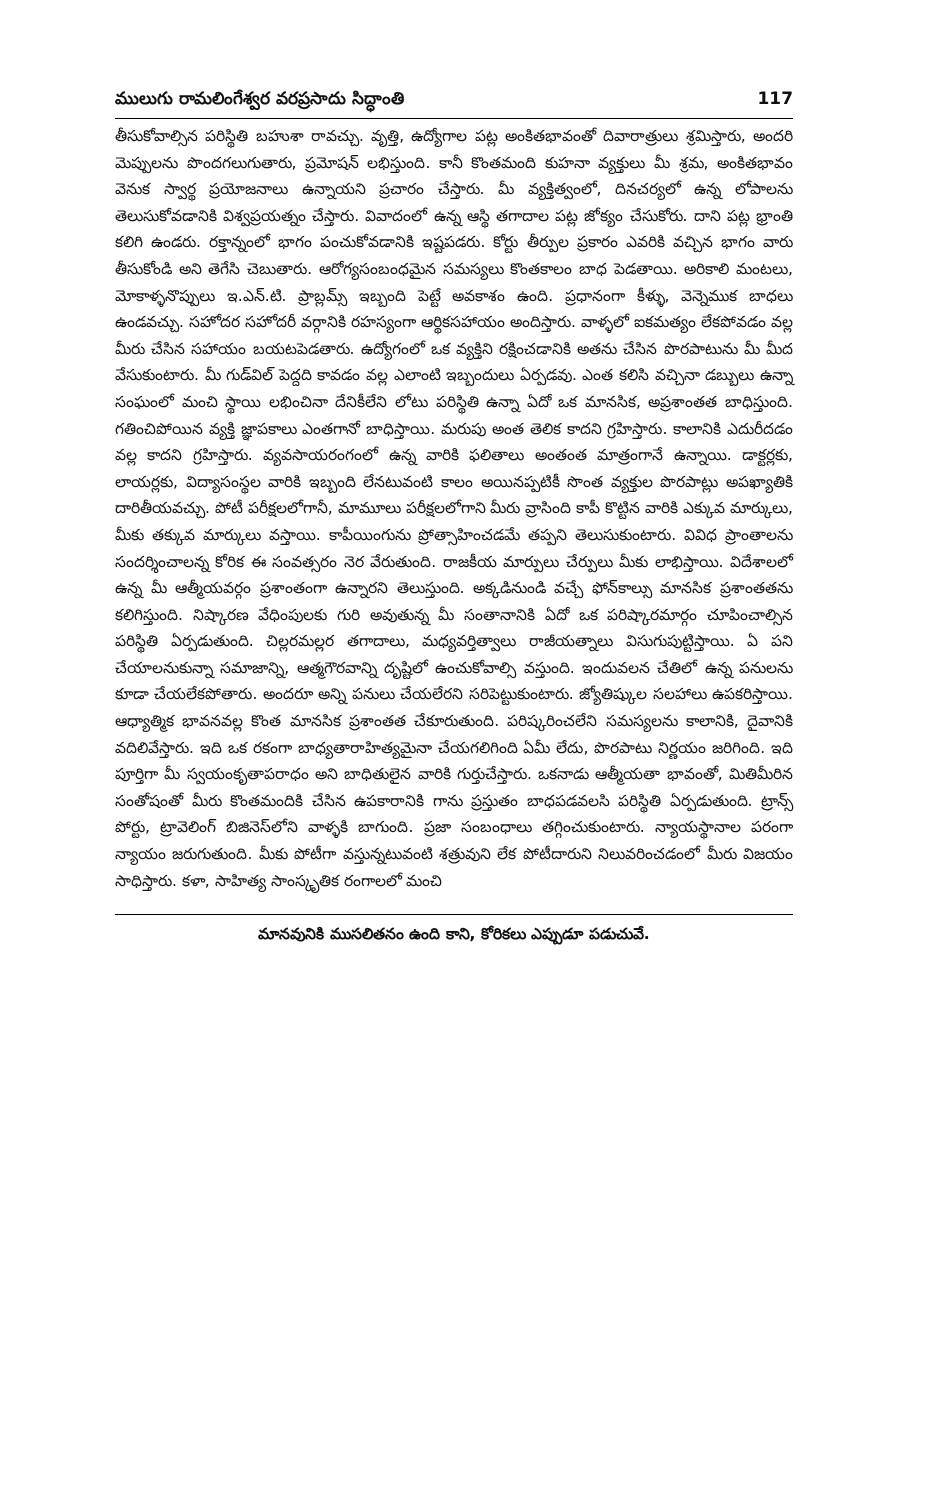ములుగు రామలింగేశ్వర వరప్రసాదు సిద్ధాంతి 117
తీసుకోవాల్సిన పరిస్థితి బహుశా రావచ్చు. వృత్తి, ఉద్యోగాల పట్ల అంకితభావంతో దివారాత్రులు శ్రమిస్తారు, అందరి మెప్పులను పొందగలుగుతారు, ప్రమోషన్ లభిస్తుంది. కానీ కొంతమంది కుహనా వ్యక్తులు మీ శ్రమ, అంకితభావం వెనుక స్వార్థ ప్రయోజనాలు ఉన్నాయని ప్రచారం చేస్తారు. మీ వ్యక్తిత్వంలో, దినచర్యలో ఉన్న లోపాలను తెలుసుకోవడానికి విశ్వప్రయత్నం చేస్తారు. వివాదంలో ఉన్న ఆస్థి తగాదాల పట్ల జోక్యం చేసుకోరు. దాని పట్ల భ్రాంతి కలిగి ఉండరు. రక్తాన్నంలో భాగం పంచుకోవడానికి ఇష్టపడరు. కోర్టు తీర్పుల ప్రకారం ఎవరికి వచ్చిన భాగం వారు తీసుకోండి అని తెగేసి చెబుతారు. ఆరోగ్యసంబంధమైన సమస్యలు కొంతకాలం బాధ పెడతాయి. అరికాలి మంటలు, మోకాళ్ళనొప్పులు ఇ.ఎన్.టి. ప్రాబ్లమ్స్ ఇబ్బంది పెట్టే అవకాశం ఉంది. ప్రధానంగా కీళ్ళు, వెన్నెముక బాధలు ఉండవచ్చు. సహోదర సహోదరీ వర్గానికి రహస్యంగా ఆర్థికసహాయం అందిస్తారు. వాళ్ళలో ఐకమత్యం లేకపోవడం వల్ల మీరు చేసిన సహాయం బయటపెడతారు. ఉద్యోగంలో ఒక వ్యక్తిని రక్షించడానికి అతను చేసిన పొరపాటును మీ మీద వేసుకుంటారు. మీ గుడ్‌విల్ పెద్దది కావడం వల్ల ఎలాంటి ఇబ్బందులు ఏర్పడవు. ఎంత కలిసి వచ్చినా డబ్బులు ఉన్నా సంఘంలో మంచి స్థాయి లభించినా దేనికీలేని లోటు పరిస్థితి ఉన్నా ఏదో ఒక మానసిక, అప్రశాంతత బాధిస్తుంది. గతించిపోయిన వ్యక్తి జ్ఞాపకాలు ఎంతగానో బాధిస్తాయి. మరుపు అంత తెలిక కాదని గ్రహిస్తారు. కాలానికి ఎదురీదడం వల్ల కాదని గ్రహిస్తారు. వ్యవసాయరంగంలో ఉన్న వారికి ఫలితాలు అంతంత మాత్రంగానే ఉన్నాయి. డాక్టర్లకు, లాయర్లకు, విద్యాసంస్థల వారికి ఇబ్బంది లేనటువంటి కాలం అయినప్పటికీ సొంత వ్యక్తుల పొరపాట్లు అపఖ్యాతికి దారితీయవచ్చు. పోటీ పరీక్షలలోగానీ, మామూలు పరీక్షలలోగాని మీరు వ్రాసింది కాపీ కొట్టిన వారికి ఎక్కువ మార్కులు, మీకు తక్కువ మార్కులు వస్తాయి. కాపీయింగును ప్రోత్సాహించడమే తప్పని తెలుసుకుంటారు. వివిధ ప్రాంతాలను సందర్శించాలన్న కోరిక ఈ సంవత్సరం నెర వేరుతుంది. రాజకీయ మార్పులు చేర్పులు మీకు లాభిస్తాయి. విదేశాలలో ఉన్న మీ ఆత్మీయవర్గం ప్రశాంతంగా ఉన్నారని తెలుస్తుంది. అక్కడినుండి వచ్చే ఫోన్‌కాల్సు మానసిక ప్రశాంతతను కలిగిస్తుంది. నిష్కారణ వేధింపులకు గురి అవుతున్న మీ సంతానానికి ఏదో ఒక పరిష్కారమార్గం చూపించాల్సిన పరిస్థితి ఏర్పడుతుంది. చిల్లరమల్లర తగాదాలు, మధ్యవర్తిత్వాలు రాజీయత్నాలు విసుగుపుట్టిస్తాయి. ఏ పని చేయాలనుకున్నా సమాజాన్ని, ఆత్మగౌరవాన్ని దృష్టిలో ఉంచుకోవాల్సి వస్తుంది. ఇందువలన చేతిలో ఉన్న పనులను కూడా చేయలేకపోతారు. అందరూ అన్ని పనులు చేయలేరని సరిపెట్టుకుంటారు. జ్యోతిష్కుల సలహాలు ఉపకరిస్తాయి. ఆధ్యాత్మిక భావనవల్ల కొంత మానసిక ప్రశాంతత చేకూరుతుంది. పరిష్కరించలేని సమస్యలను కాలానికి, దైవానికి వదిలివేస్తారు. ఇది ఒక రకంగా బాధ్యతారాహిత్యమైనా చేయగలిగింది ఏమీ లేదు, పొరపాటు నిర్ణయం జరిగింది. ఇది పూర్తిగా మీ స్వయంకృతాపరాధం అని బాధితులైన వారికి గుర్తుచేస్తారు. ఒకనాడు ఆత్మీయతా భావంతో, మితిమీరిన సంతోషంతో మీరు కొంతమందికి చేసిన ఉపకారానికి గాను ప్రస్తుతం బాధపడవలసి పరిస్థితి ఏర్పడుతుంది. ట్రాన్స్ పోర్టు, ట్రావెలింగ్ బిజినెస్‌లోని వాళ్ళకి బాగుంది. ప్రజా సంబంధాలు తగ్గించుకుంటారు. న్యాయస్థానాల పరంగా న్యాయం జరుగుతుంది. మీకు పోటీగా వస్తున్నటువంటి శత్రువుని లేక పోటీదారుని నిలువరించడంలో మీరు విజయం సాధిస్తారు. కళా, సాహిత్య సాంస్కృతిక రంగాలలో మంచి
మానవునికి ముసలితనం ఉంది కాని, కోరికలు ఎప్పుడూ పడుచువే.